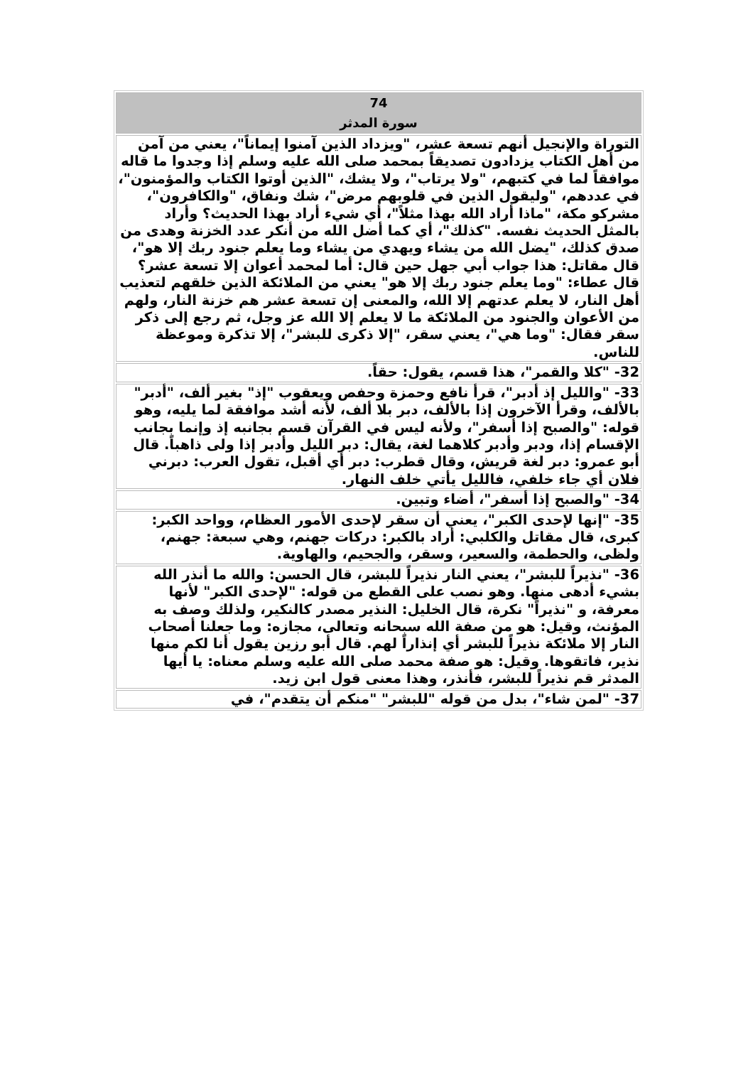| 74 سورة المدثر |
| التوراة والإنجيل أنهم تسعة عشر، "ويزداد الذين آمنوا إيماناً"، يعني من آمن من أهل الكتاب يزدادون تصديقاً بمحمد صلى الله عليه وسلم إذا وجدوا ما قاله موافقاً لما في كتبهم، "ولا يرتاب"، ولا يشك، "الذين أوتوا الكتاب والمؤمنون"، في عددهم، "وليقول الذين في قلوبهم مرض"، شك ونفاق، "والكافرون"، مشركو مكة، "ماذا أراد الله بهذا مثلاً"، أي شيء أراد بهذا الحديث؟ وأراد بالمثل الحديث نفسه. "كذلك"، أي كما أضل الله من أنكر عدد الخزنة وهدى من صدق كذلك، "يضل الله من يشاء ويهدي من يشاء وما يعلم جنود ربك إلا هو"، قال مقاتل: هذا جواب أبي جهل حين قال: أما لمحمد أعوان إلا تسعة عشر؟ قال عطاء: "وما يعلم جنود ربك إلا هو" يعني من الملائكة الذين خلقهم لتعذيب أهل النار، لا يعلم عدتهم إلا الله، والمعنى إن تسعة عشر هم خزنة النار، ولهم من الأعوان والجنود من الملائكة ما لا يعلم إلا الله عز وجل، ثم رجع إلى ذكر سقر فقال: "وما هي"، يعني سقر، "إلا ذكرى للبشر"، إلا تذكرة وموعظة للناس. |
| 32- "كلا والقمر"، هذا قسم، يقول: حقاً. |
| 33- "والليل إذ أدبر"، قرأ نافع وحمزة وحفص ويعقوب "إذ" بغير ألف، "أدبر" بالألف، وقرأ الآخرون إذا بالألف، دبر بلا ألف، لأنه أشد موافقة لما يليه، وهو قوله: "والصبح إذا أسفر"، ولأنه ليس في القرآن قسم بجانبه إذ وإنما بجانب الإقسام إذا، ودبر وأدبر كلاهما لغة، يقال: دبر الليل وأدبر إذا ولى ذاهباً. قال أبو عمرو: دبر لغة قريش، وقال قطرب: دبر أي أقبل، تقول العرب: دبرني فلان أي جاء خلفي، فالليل يأتي خلف النهار. |
| 34- "والصبح إذا أسفر"، أضاء وتبين. |
| 35- "إنها لإحدى الكبر"، يعني أن سقر لإحدى الأمور العظام، وواحد الكبر: كبرى، قال مقاتل والكلبي: أراد بالكبر: دركات جهنم، وهي سبعة: جهنم، ولظى، والحطمة، والسعير، وسقر، والجحيم، والهاوية. |
| 36- "نذيراً للبشر"، يعني النار نذيراً للبشر، قال الحسن: والله ما أنذر الله بشيء أدهى منها. وهو نصب على القطع من قوله: "لإحدى الكبر" لأنها معرفة، و "نذيراً" نكرة، قال الخليل: النذير مصدر كالنكير، ولذلك وصف به المؤنث، وقيل: هو من صفة الله سبحانه وتعالى، مجازه: وما جعلنا أصحاب النار إلا ملائكة نذيراً للبشر أي إنذاراً لهم. قال أبو رزين يقول أنا لكم منها نذير، فاتقوها. وقيل: هو صفة محمد صلى الله عليه وسلم معناه: يا أيها المدثر قم نذيراً للبشر، فأنذر، وهذا معنى قول ابن زيد. |
| 37- "لمن شاء"، بدل من قوله "للبشر" "منكم أن يتقدم"، في |